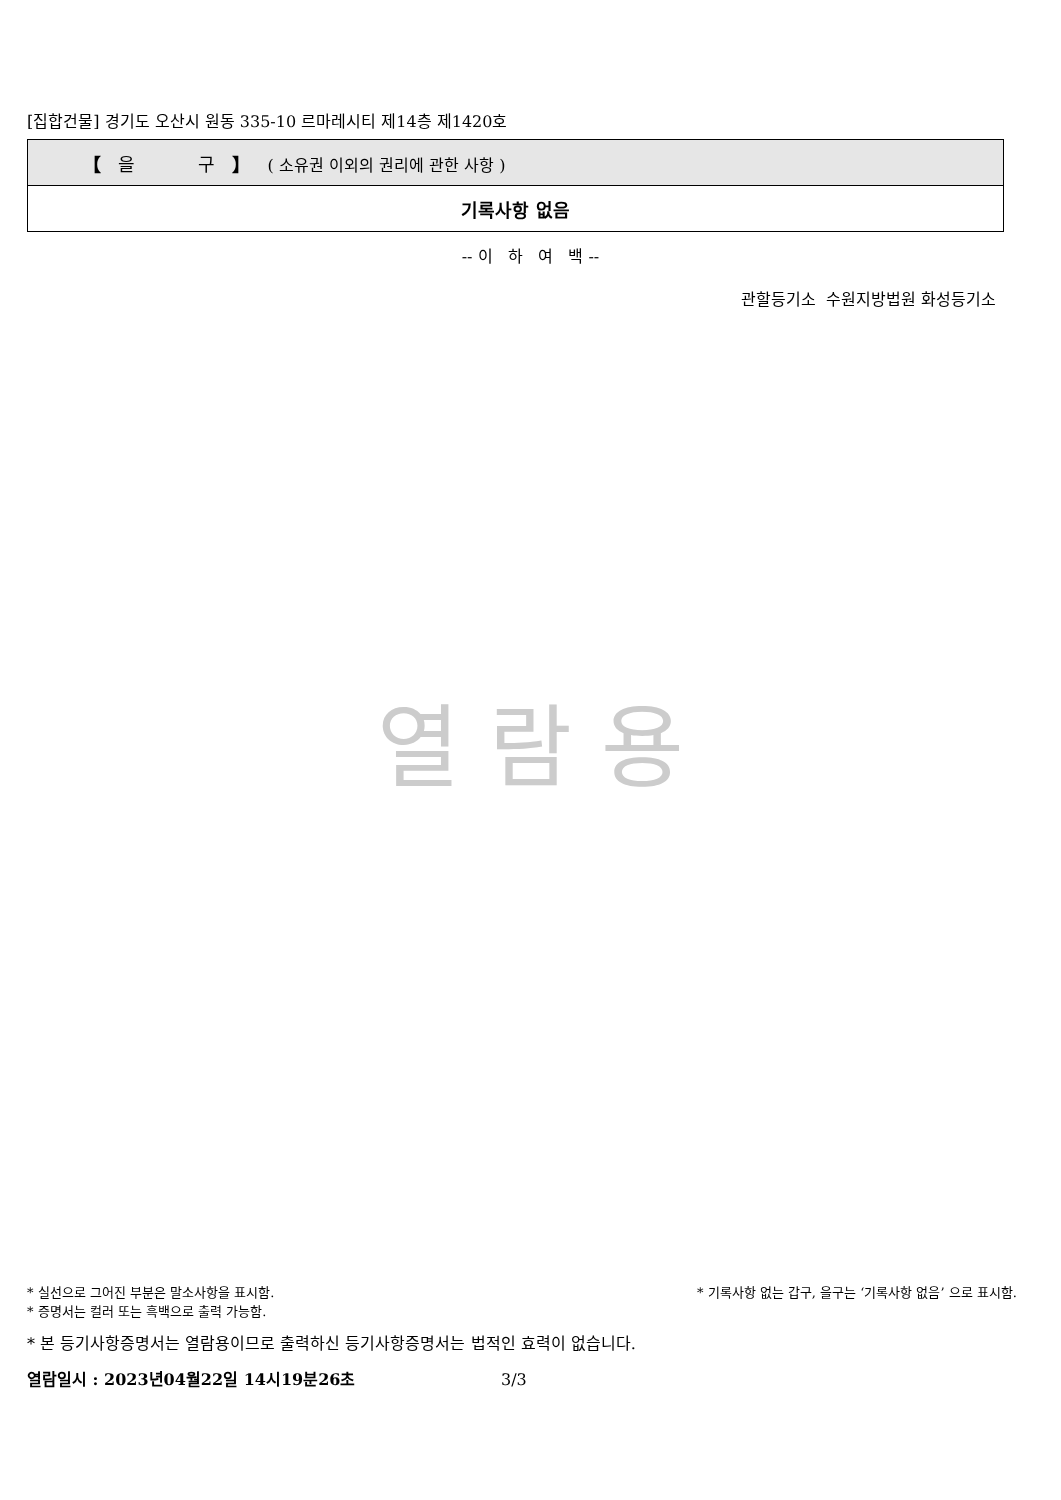[집합건물] 경기도 오산시 원동 335-10 르마레시티 제14층 제1420호
| 【 을 구 】 ( 소유권 이외의 권리에 관한 사항 ) |
| 기록사항 없음 |
-- 이 하 여 백 --
관할등기소 수원지방법원 화성등기소
열 람 용
* 실선으로 그어진 부분은 말소사항을 표시함. * 기록사항 없는 갑구, 을구는 ‘기록사항 없음’ 으로 표시함.
* 증명서는 컬러 또는 흑백으로 출력 가능함.
* 본 등기사항증명서는 열람용이므로 출력하신 등기사항증명서는 법적인 효력이 없습니다.
열람일시 : 2023년04월22일 14시19분26초 3/3